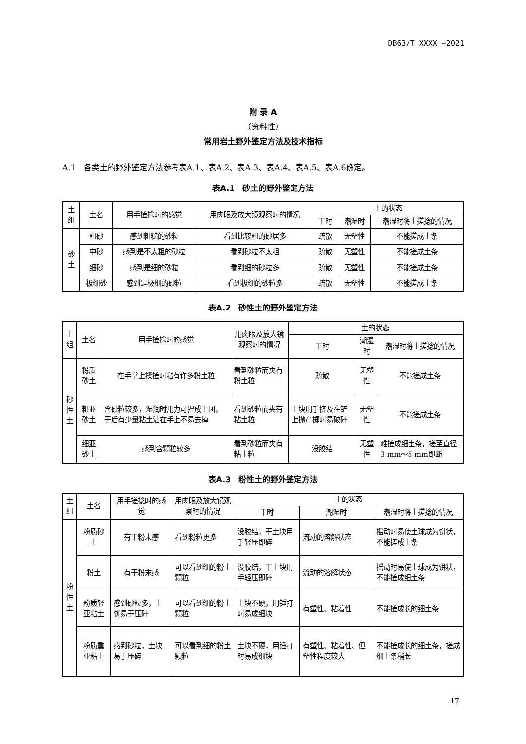DB63/T XXXX —2021
附 录 A
（资料性）
常用岩土野外鉴定方法及技术指标
A.1　各类土的野外鉴定方法参考表A.1、表A.2、表A.3、表A.4、表A.5、表A.6确定。
表A.1　砂土的野外鉴定方法
| 土 组 | 土名 | 用手搓捻时的感觉 | 用肉眼及放大镜观察时的情况 | 土的状态 | | |
| --- | --- | --- | --- | --- | --- | --- |
| | | | | 干时 | 潮湿时 | 潮湿时将土搓捻的情况 |
| 砂 土 | 粗砂 | 感到粗糙的砂粒 | 看到比较粗的砂居多 | 疏散 | 无塑性 | 不能搓成土条 |
| | 中砂 | 感到是不太粗的砂粒 | 看到砂粒不太粗 | 疏散 | 无塑性 | 不能搓成土条 |
| | 细砂 | 感到是细的砂粒 | 看到细的砂粒多 | 疏散 | 无塑性 | 不能搓成土条 |
| | 极细砂 | 感到是极细的砂粒 | 看到极细的砂粒多 | 疏散 | 无塑性 | 不能搓成土条 |
表A.2　砂性土的野外鉴定方法
| 土 组 | 土名 | 用手搓捻时的感觉 | 用肉眼及放大镜观察时的情况 | 土的状态 | | |
| --- | --- | --- | --- | --- | --- | --- |
| | | | | 干时 | 潮湿时 | 潮湿时将土搓捻的情况 |
| 砂 性 土 | 粉质砂土 | 在手掌上揉搓时粘有许多粉土粒 | 看到砂粒而夹有粉土粒 | 疏散 | 无塑性 | 不能搓成土条 |
| | 粗亚砂土 | 含砂粒较多，湿润时用力可捏成土团，于后有少量粘土沾在手上不易去掉 | 看到砂粒而夹有粘土粒 | 土块用手挤及在铲上抛产掷时易破碎 | 无塑性 | 不能搓成土条 |
| | 细亚砂土 | 感到含颗粒较多 | 看到砂粒而夹有粘土粒 | 没胶结 | 无塑性 | 难搓成细土条，搓至直径3 mm～5 mm即断 |
表A.3　粉性土的野外鉴定方法
| 土 组 | 土名 | 用手搓捻时的感觉 | 用肉眼及放大镜观察时的情况 | 土的状态 | | |
| --- | --- | --- | --- | --- | --- | --- |
| | | | | 干时 | 潮湿时 | 潮湿时将土搓捻的情况 |
| 粉 性 土 | 粉质砂土 | 有干粉末感 | 看到粉粒更多 | 没胶结，干土块用手轻压即碎 | 流动的溶解状态 | 摇动时易使土球成为饼状，不能搓成土条 |
| | 粉土 | 有干粉末感 | 可以看到细的粉土颗粒 | 没胶结，干土块用手轻压即碎 | 流动的溶解状态 | 摇动时易使土球成为饼状，不能搓成细土条 |
| | 粉质轻亚粘土 | 感到砂粒多，土饼易于压碎 | 可以看到细的粉土颗粒 | 土块不硬，用锤打时易成细块 | 有塑性、粘着性 | 不能搓成长的细土条 |
| | 粉质重亚粘土 | 感到砂粒，土块易于压碎 | 可以看到细的粉土颗粒 | 土块不硬，用锤打时易成细块 | 有塑性、粘着性、但塑性程度较大 | 不能搓成长的细土条，搓成细土条稍长 |
17